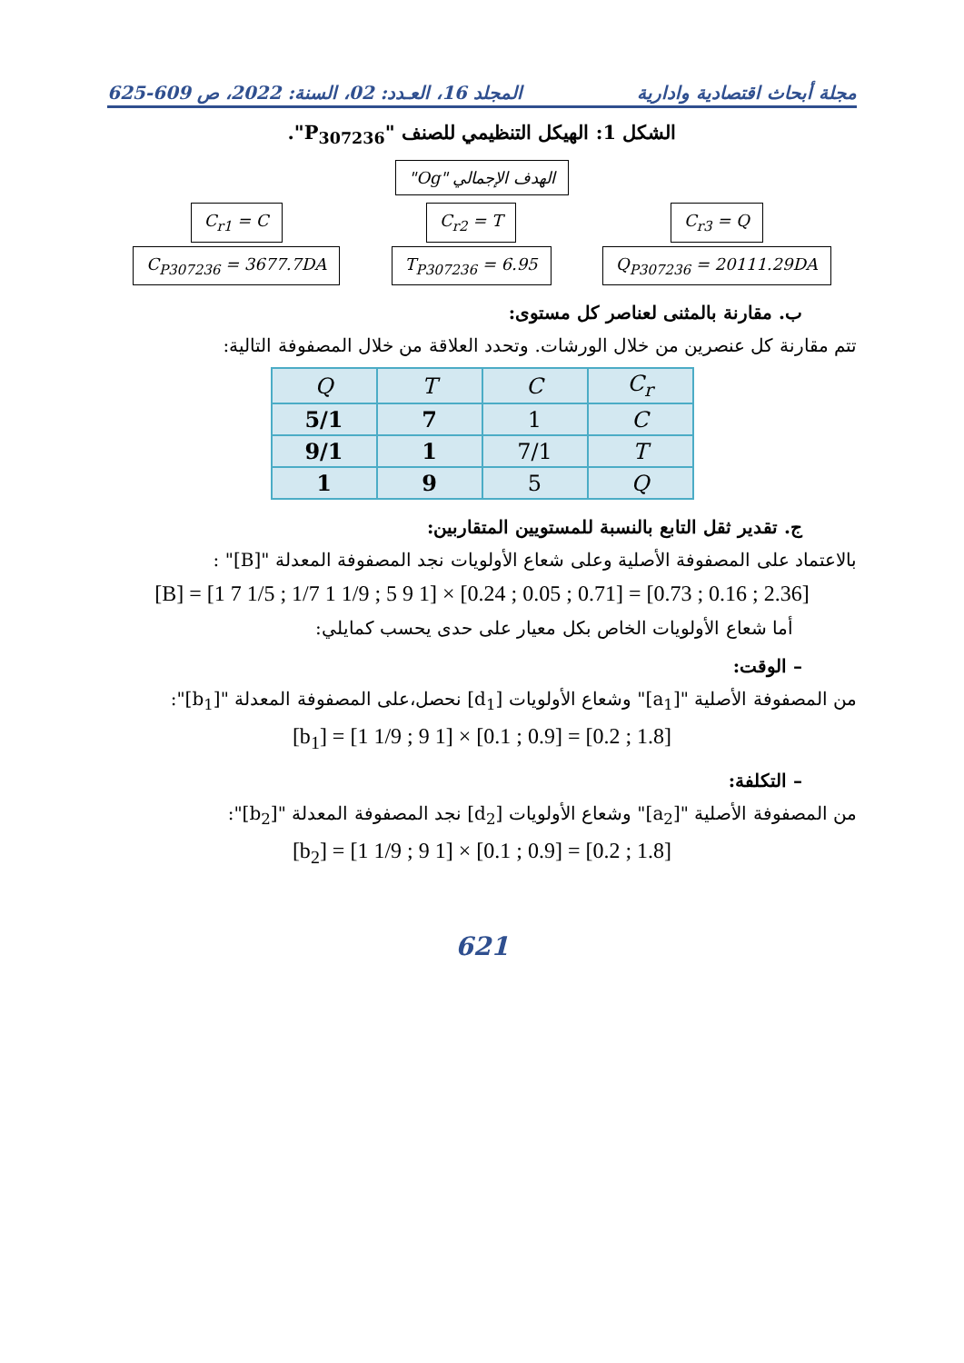مجلة أبحاث اقتصادية وادارية المجلد 16، العـدد: 02، السنة: 2022، ص 609-625
الشكل 1: الهيكل التنظيمي للصنف "P<sub>307236</sub>".
الهدف الإجمالي "Og"
C<sub>r1</sub> = C
C<sub>P307236</sub> = 3677.7DA
C<sub>r2</sub> = T
T<sub>P307236</sub> = 6.95
C<sub>r3</sub> = Q
Q<sub>P307236</sub> = 20111.29DA
ب. مقارنة بالمثنى لعناصر كل مستوى:
تتم مقارنة كل عنصرين من خلال الورشات. وتحدد العلاقة من خلال المصفوفة التالية:
| Q | T | C | C<sub>r</sub> |
| 5/1 | 7 | 1 | C |
| 9/1 | 1 | 7/1 | T |
| 1 | 9 | 5 | Q |
ج. تقدير ثقل التابع بالنسبة للمستويين المتقاربين:
بالاعتماد على المصفوفة الأصلية وعلى شعاع الأولويات نجد المصفوفة المعدلة "[B]" :
[B] = [1 7 1/5 ; 1/7 1 1/9 ; 5 9 1] × [0.24 ; 0.05 ; 0.71] = [0.73 ; 0.16 ; 2.36]
أما شعاع الأولويات الخاص بكل معيار على حدى يحسب كمايلي:
– الوقت:
من المصفوفة الأصلية "[a<sub>1</sub>]" وشعاع الأولويات [d<sub>1</sub>] نحصل،على المصفوفة المعدلة "[b<sub>1</sub>]":
[b<sub>1</sub>] = [1 1/9 ; 9 1] × [0.1 ; 0.9] = [0.2 ; 1.8]
– التكلفة:
من المصفوفة الأصلية "[a<sub>2</sub>]" وشعاع الأولويات [d<sub>2</sub>] نجد المصفوفة المعدلة "[b<sub>2</sub>]":
[b<sub>2</sub>] = [1 1/9 ; 9 1] × [0.1 ; 0.9] = [0.2 ; 1.8]
621